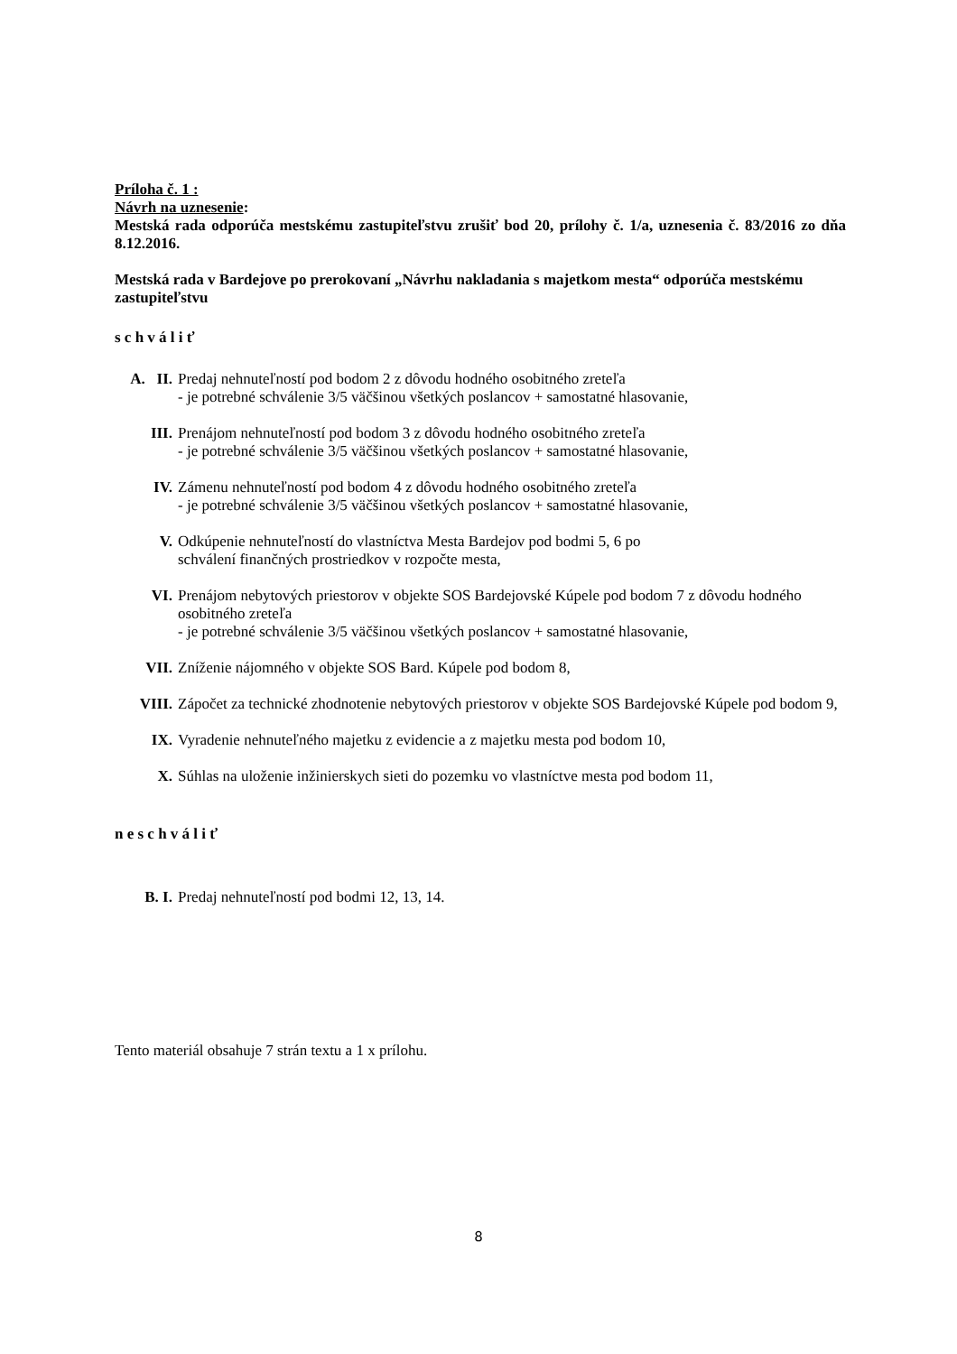Príloha č. 1 :
Návrh na uznesenie:
Mestská rada odporúča mestskému zastupiteľstvu zrušiť bod 20, prílohy č. 1/a, uznesenia č. 83/2016 zo dňa 8.12.2016.
Mestská rada v Bardejove po prerokovaní „Návrhu nakladania s majetkom mesta“ odporúča mestskému zastupiteľstvu
s c h v á l i ť
A. II.
Predaj nehnuteľností pod bodom 2 z dôvodu hodného osobitného zreteľa
- je potrebné schválenie 3/5 väčšinou všetkých poslancov + samostatné hlasovanie,
III. Prenájom nehnuteľností pod bodom 3 z dôvodu hodného osobitného zreteľa
- je potrebné schválenie 3/5 väčšinou všetkých poslancov + samostatné hlasovanie,
IV. Zámenu nehnuteľností pod bodom 4 z dôvodu hodného osobitného zreteľa
- je potrebné schválenie 3/5 väčšinou všetkých poslancov + samostatné hlasovanie,
V. Odkúpenie nehnuteľností do vlastníctva Mesta Bardejov pod bodmi 5, 6 po
schválení finančných prostriedkov v rozpočte mesta,
VI. Prenájom nebytových priestorov v objekte SOS Bardejovské Kúpele pod bodom 7 z dôvodu hodného osobitného zreteľa
- je potrebné schválenie 3/5 väčšinou všetkých poslancov + samostatné hlasovanie,
VII. Zníženie nájomného v objekte SOS Bard. Kúpele pod bodom 8,
VIII. Zápočet za technické zhodnotenie nebytových priestorov v objekte SOS Bardejovské Kúpele pod bodom 9,
IX. Vyradenie nehnuteľného majetku z evidencie a z majetku mesta pod bodom 10,
X. Súhlas na uloženie inžinierskych sieti do pozemku vo vlastníctve mesta pod bodom 11,
n e s c h v á l i ť
B. I. Predaj nehnuteľností pod bodmi 12, 13, 14.
Tento materiál obsahuje 7 strán textu a 1 x prílohu.
8